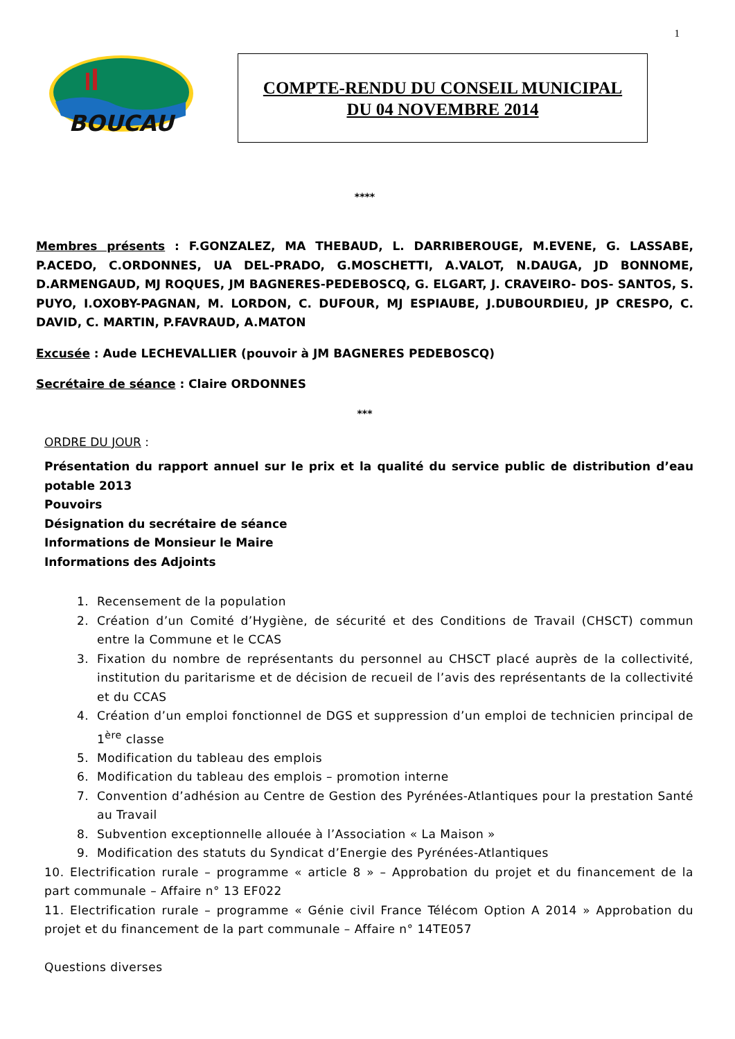1
BOUCAU
COMPTE-RENDU DU CONSEIL MUNICIPAL
DU 04 NOVEMBRE 2014
****
Membres présents : F.GONZALEZ, MA THEBAUD, L. DARRIBEROUGE, M.EVENE, G. LASSABE, P.ACEDO, C.ORDONNES, UA DEL-PRADO, G.MOSCHETTI, A.VALOT, N.DAUGA, JD BONNOME, D.ARMENGAUD, MJ ROQUES, JM BAGNERES-PEDEBOSCQ, G. ELGART, J. CRAVEIRO- DOS- SANTOS, S. PUYO, I.OXOBY-PAGNAN, M. LORDON, C. DUFOUR, MJ ESPIAUBE, J.DUBOURDIEU, JP CRESPO, C. DAVID, C. MARTIN, P.FAVRAUD, A.MATON
Excusée : Aude LECHEVALLIER (pouvoir à JM BAGNERES PEDEBOSCQ)
Secrétaire de séance : Claire ORDONNES
***
ORDRE DU JOUR :
Présentation du rapport annuel sur le prix et la qualité du service public de distribution d’eau potable 2013
Pouvoirs
Désignation du secrétaire de séance
Informations de Monsieur le Maire
Informations des Adjoints
1. Recensement de la population
2. Création d’un Comité d’Hygiène, de sécurité et des Conditions de Travail (CHSCT) commun entre la Commune et le CCAS
3. Fixation du nombre de représentants du personnel au CHSCT placé auprès de la collectivité, institution du paritarisme et de décision de recueil de l’avis des représentants de la collectivité et du CCAS
4. Création d’un emploi fonctionnel de DGS et suppression d’un emploi de technicien principal de 1<sup>ère</sup> classe
5. Modification du tableau des emplois
6. Modification du tableau des emplois – promotion interne
7. Convention d’adhésion au Centre de Gestion des Pyrénées-Atlantiques pour la prestation Santé au Travail
8. Subvention exceptionnelle allouée à l’Association « La Maison »
9. Modification des statuts du Syndicat d’Energie des Pyrénées-Atlantiques
10. Electrification rurale – programme « article 8 » – Approbation du projet et du financement de la part communale – Affaire n° 13 EF022
11. Electrification rurale – programme « Génie civil France Télécom Option A 2014 » Approbation du projet et du financement de la part communale – Affaire n° 14TE057
Questions diverses